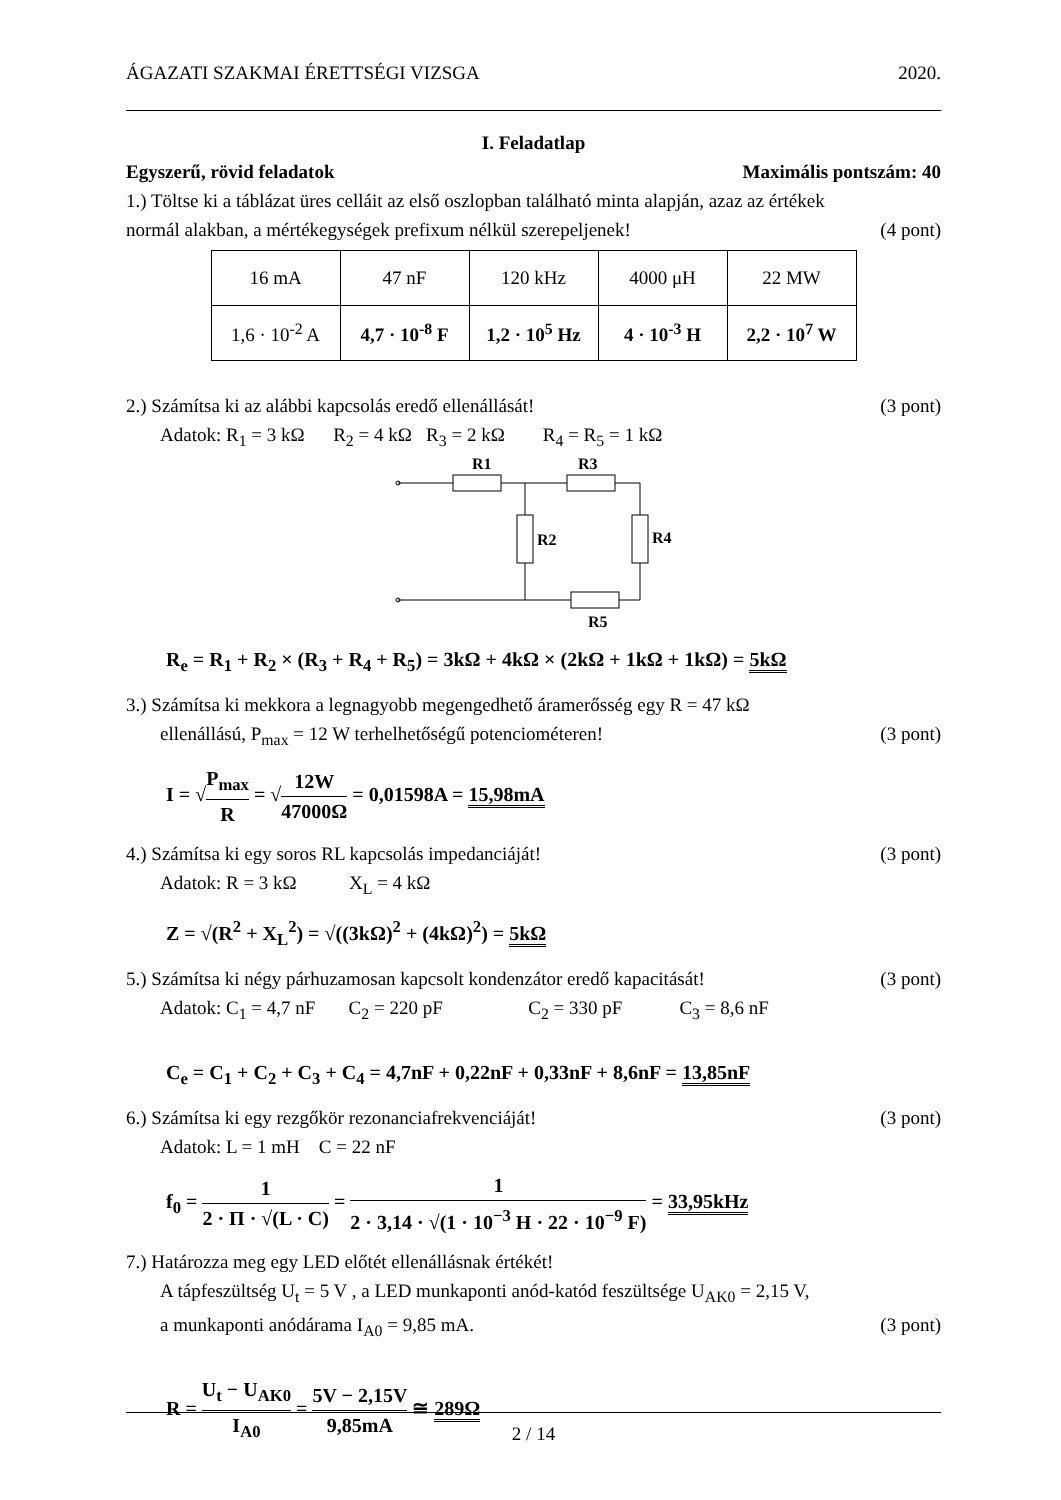ÁGAZATI SZAKMAI ÉRETTSÉGI VIZSGA 2020.
I. Feladatlap
Egyszerű, rövid feladatok Maximális pontszám: 40
1.) Töltse ki a táblázat üres celláit az első oszlopban található minta alapján, azaz az értékek
normál alakban, a mértékegységek prefixum nélkül szerepeljenek! (4 pont)
| 16 mA | 47 nF | 120 kHz | 4000 μH | 22 MW |
| 1,6 · 10<sup>-2</sup> A | 4,7 · 10<sup>-8</sup> F | 1,2 · 10<sup>5</sup> Hz | 4 · 10<sup>-3</sup> H | 2,2 · 10<sup>7</sup> W |
2.) Számítsa ki az alábbi kapcsolás eredő ellenállását! (3 pont)
Adatok: R<sub>1</sub> = 3 kΩ R<sub>2</sub> = 4 kΩ R<sub>3</sub> = 2 kΩ R<sub>4</sub> = R<sub>5</sub> = 1 kΩ
R1
R3
R2
R4
R5
R<sub>e</sub> = R<sub>1</sub> + R<sub>2</sub> × (R<sub>3</sub> + R<sub>4</sub> + R<sub>5</sub>) = 3kΩ + 4kΩ × (2kΩ + 1kΩ + 1kΩ) = 5kΩ
3.) Számítsa ki mekkora a legnagyobb megengedhető áramerősség egy R = 47 kΩ
ellenállású, P<sub>max</sub> = 12 W terhelhetőségű potenciométeren! (3 pont)
I = √P<sub>max</sub> R = √12W 47000Ω = 0,01598A = 15,98mA
4.) Számítsa ki egy soros RL kapcsolás impedanciáját! (3 pont)
Adatok: R = 3 kΩ X<sub>L</sub> = 4 kΩ
Z = √(R<sup>2</sup> + X<sub>L</sub><sup>2</sup>) = √((3kΩ)<sup>2</sup> + (4kΩ)<sup>2</sup>) = 5kΩ
5.) Számítsa ki négy párhuzamosan kapcsolt kondenzátor eredő kapacitását! (3 pont)
Adatok: C<sub>1</sub> = 4,7 nF C<sub>2</sub> = 220 pF C<sub>2</sub> = 330 pF C<sub>3</sub> = 8,6 nF
C<sub>e</sub> = C<sub>1</sub> + C<sub>2</sub> + C<sub>3</sub> + C<sub>4</sub> = 4,7nF + 0,22nF + 0,33nF + 8,6nF = 13,85nF
6.) Számítsa ki egy rezgőkör rezonanciafrekvenciáját! (3 pont)
Adatok: L = 1 mH C = 22 nF
f<sub>0</sub> = 1 2 · Π · √(L · C) = 1 2 · 3,14 · √(1 · 10<sup>−3</sup> H · 22 · 10<sup>−9</sup> F) = 33,95kHz
7.) Határozza meg egy LED előtét ellenállásnak értékét!
A tápfeszültség U<sub>t</sub> = 5 V , a LED munkaponti anód-katód feszültsége U<sub>AK0</sub> = 2,15 V,
a munkaponti anódárama I<sub>A0</sub> = 9,85 mA. (3 pont)
R = U<sub>t</sub> − U<sub>AK0</sub> I<sub>A0</sub> = 5V − 2,15V 9,85mA ≅ 289Ω
2 / 14